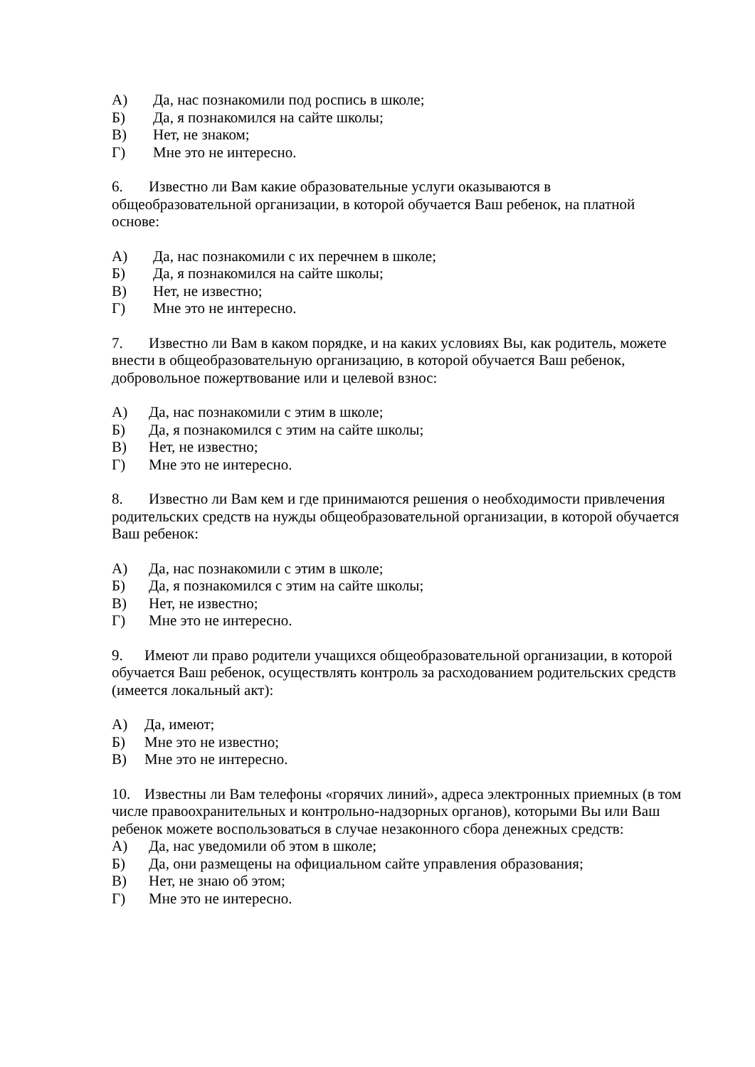А) Да, нас познакомили под роспись в школе;
Б) Да, я познакомился на сайте школы;
В) Нет, не знаком;
Г) Мне это не интересно.
6. Известно ли Вам какие образовательные услуги оказываются в общеобразовательной организации, в которой обучается Ваш ребенок, на платной основе:
А) Да, нас познакомили с их перечнем в школе;
Б) Да, я познакомился на сайте школы;
В) Нет, не известно;
Г) Мне это не интересно.
7. Известно ли Вам в каком порядке, и на каких условиях Вы, как родитель, можете внести в общеобразовательную организацию, в которой обучается Ваш ребенок, добровольное пожертвование или и целевой взнос:
А) Да, нас познакомили с этим в школе;
Б) Да, я познакомился с этим на сайте школы;
В) Нет, не известно;
Г) Мне это не интересно.
8. Известно ли Вам кем и где принимаются решения о необходимости привлечения родительских средств на нужды общеобразовательной организации, в которой обучается Ваш ребенок:
А) Да, нас познакомили с этим в школе;
Б) Да, я познакомился с этим на сайте школы;
В) Нет, не известно;
Г) Мне это не интересно.
9. Имеют ли право родители учащихся общеобразовательной организации, в которой обучается Ваш ребенок, осуществлять контроль за расходованием родительских средств (имеется локальный акт):
А) Да, имеют;
Б) Мне это не известно;
В) Мне это не интересно.
10. Известны ли Вам телефоны «горячих линий», адреса электронных приемных (в том числе правоохранительных и контрольно-надзорных органов), которыми Вы или Ваш ребенок можете воспользоваться в случае незаконного сбора денежных средств:
А) Да, нас уведомили об этом в школе;
Б) Да, они размещены на официальном сайте управления образования;
В) Нет, не знаю об этом;
Г) Мне это не интересно.